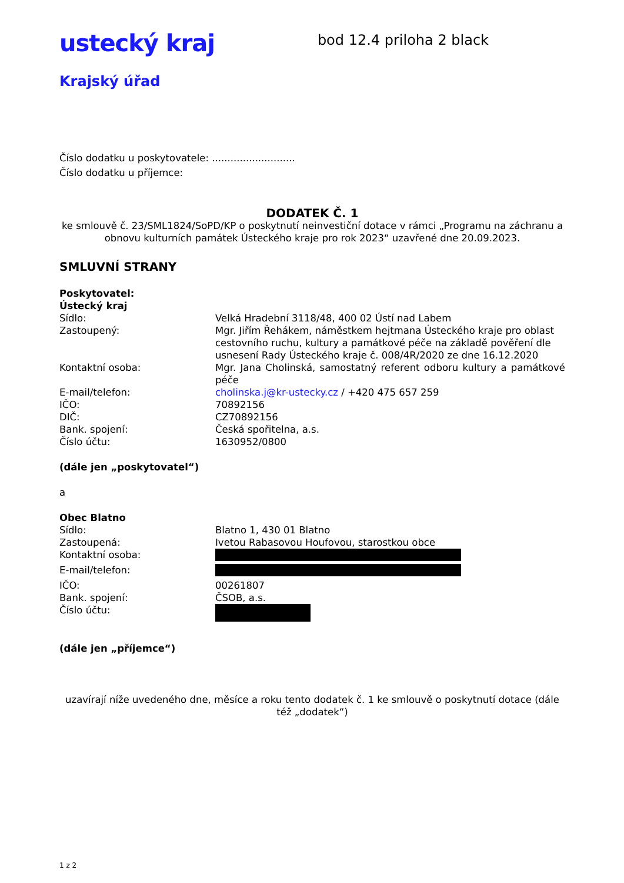ustecký kraj
Krajský úřad
bod 12.4 priloha 2 black
Číslo dodatku u poskytovatele: ...........................
Číslo dodatku u příjemce:
DODATEK Č. 1
ke smlouvě č. 23/SML1824/SoPD/KP o poskytnutí neinvestiční dotace v rámci „Programu na záchranu a obnovu kulturních památek Ústeckého kraje pro rok 2023“ uzavřené dne 20.09.2023.
SMLUVNÍ STRANY
Poskytovatel:
Ústecký kraj
Sídlo: Velká Hradební 3118/48, 400 02 Ústí nad Labem
Zastoupený: Mgr. Jiřím Řehákem, náměstkem hejtmana Ústeckého kraje pro oblast cestovního ruchu, kultury a památkové péče na základě pověření dle usnesení Rady Ústeckého kraje č. 008/4R/2020 ze dne 16.12.2020
Kontaktní osoba: Mgr. Jana Cholinská, samostatný referent odboru kultury a památkové péče
E-mail/telefon: cholinska.j@kr-ustecky.cz / +420 475 657 259
IČO: 70892156
DIČ: CZ70892156
Bank. spojení: Česká spořitelna, a.s.
Číslo účtu: 1630952/0800
(dále jen „poskytovatel“)
a
Obec Blatno
Sídlo: Blatno 1, 430 01 Blatno
Zastoupená: Ivetou Rabasovou Houfovou, starostkou obce
Kontaktní osoba:
E-mail/telefon:
IČO: 00261807
Bank. spojení: ČSOB, a.s.
Číslo účtu:
(dále jen „příjemce“)
uzavírají níže uvedeného dne, měsíce a roku tento dodatek č. 1 ke smlouvě o poskytnutí dotace (dále též „dodatek“)
1 z 2